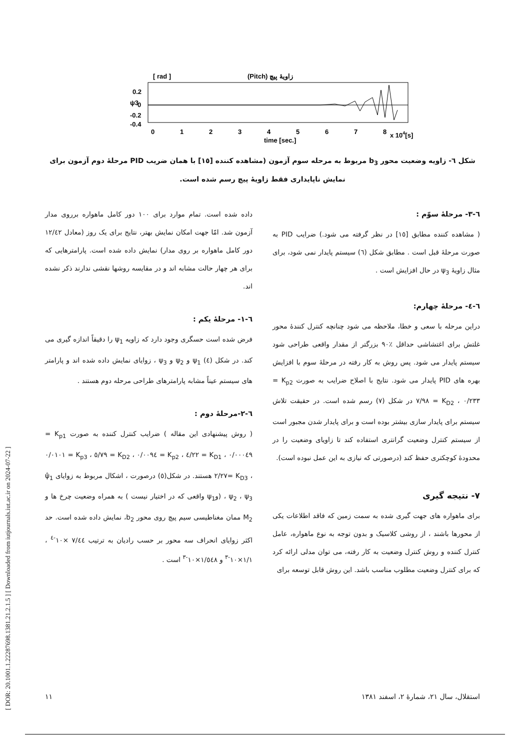[ DOR: 20.1001.1.22287698.1381.21.2.1.5 ] [ Downloaded from iutjournals.iut.ac.ir on 2024-07-22 ]
[ rad ]
(Pitch) زاویهٔ پیچ
ψ3
0.2
0
-0.2
-0.4
0
1
2
3
4
5
6
7
8
x 104[s]
time [sec.]
شکل ٦- زاویه وضعیت محور b<sub>3</sub> مربوط به مرحله سوم آزمون (مشاهده کننده [١٥] با همان ضریب PID مرحلهٔ دوم آزمون برای نمایش ناپایداری فقط زاویهٔ پیچ رسم شده است.
داده شده است. تمام موارد برای ١٠٠ دور کامل ماهواره برروی مدار آزمون شد. امّا جهت امکان نمایش بهتر، نتایج برای یک روز (معادل ١٢/٤٢ دور کامل ماهواره بر روی مدار) نمایش داده شده است. پارامترهایی که برای هر چهار حالت مشابه اند و در مقایسه روشها نقشی ندارند ذکر نشده اند.
٦-١- مرحلهٔ یکم :
فرض شده است حسگری وجود دارد که زاویه ψ<sub>1</sub> را دقیقاً اندازه گیری می کند. در شکل (٤) ψ<sub>1</sub> و ψ<sub>2</sub> و ψ<sub>3</sub> ، زوایای نمایش داده شده اند و پارامتر های سیستم عیناً مشابه پارامترهای طراحی مرحله دوم هستند .
٦-٢-مرحلهٔ دوم :
( روش پیشنهادی این مقاله ) ضرایب کنترل کننده به صورت K<sub>p1</sub> = ٠/٠٠٠٤٩ ، K<sub>D1</sub> = ٤/٢٢ ، K<sub>p2</sub> = ٠/٠٠٩٤ ، K<sub>D2</sub> = ٥/٧٩ ، K<sub>p3</sub> = ٠/٠١٠١ ، K<sub>D3</sub> =٢/٢٧ هستند. در شکل(٥) درصورت ، اشکال مربوط به زوایای ψ̂<sub>1</sub> ، ψ<sub>2</sub> ، ψ<sub>3</sub> (وψ<sub>1</sub> واقعی که در اختیار نیست ) به همراه وضعیت چرخ ها و M<sub>2</sub> ممان مغناطیسی سیم پیچ روی محور b<sub>2</sub>، نمایش داده شده است. حد اکثر زوایای انحراف سه محور بر حسب رادیان به ترتیب ٧/٤٤ ×١٠<sup>-٤</sup> ، ١/١×١٠<sup>-٣</sup> و ١/٥٤٨×١٠<sup>-٣</sup> است .
٦-٣- مرحلهٔ سوّم :
( مشاهده کننده مطابق [١٥] در نظر گرفته می شود.) ضرایب PID به صورت مرحلهٔ قبل است . مطابق شکل (٦) سیستم پایدار نمی شود، برای مثال زاویهٔ ψ<sub>3</sub> در حال افزایش است .
٦-٤- مرحلهٔ چهارم:
دراین مرحله با سعی و خطا، ملاحظه می شود چنانچه کنترل کنندهٔ محور غلتش برای اغتشاشی حداقل ٪٩٠ بزرگتر از مقدار واقعی طراحی شود سیستم پایدار می شود. پس روش به کار رفته در مرحلهٔ سوم با افزایش بهره های PID پایدار می شود. نتایج با اصلاح ضرایب به صورت K<sub>p2</sub> = ٠/٢٣٣ ، K<sub>D2</sub> = ٧/٩٨ در شکل (٧) رسم شده است. در حقیقت تلاش سیستم برای پایدار سازی بیشتر بوده است و برای پایدار شدن مجبور است از سیستم کنترل وضعیت گرانتری استفاده کند تا زاویای وضعیت را در محدودهٔ کوچکتری حفظ کند (درصورتی که نیازی به این عمل نبوده است).
٧- نتیجه گیری
برای ماهواره های جهت گیری شده به سمت زمین که فاقد اطلاعات یکی از محورها باشند ، از روشی کلاسیک و بدون توجه به نوع ماهواره، عامل کنترل کننده و روش کنترل وضعیت به کار رفته، می توان مدلی ارائه کرد که برای کنترل وضعیت مطلوب مناسب باشد. این روش قابل توسعه برای
استقلال، سال ٢١، شمارهٔ ٢، اسفند ١٣٨١ ١١